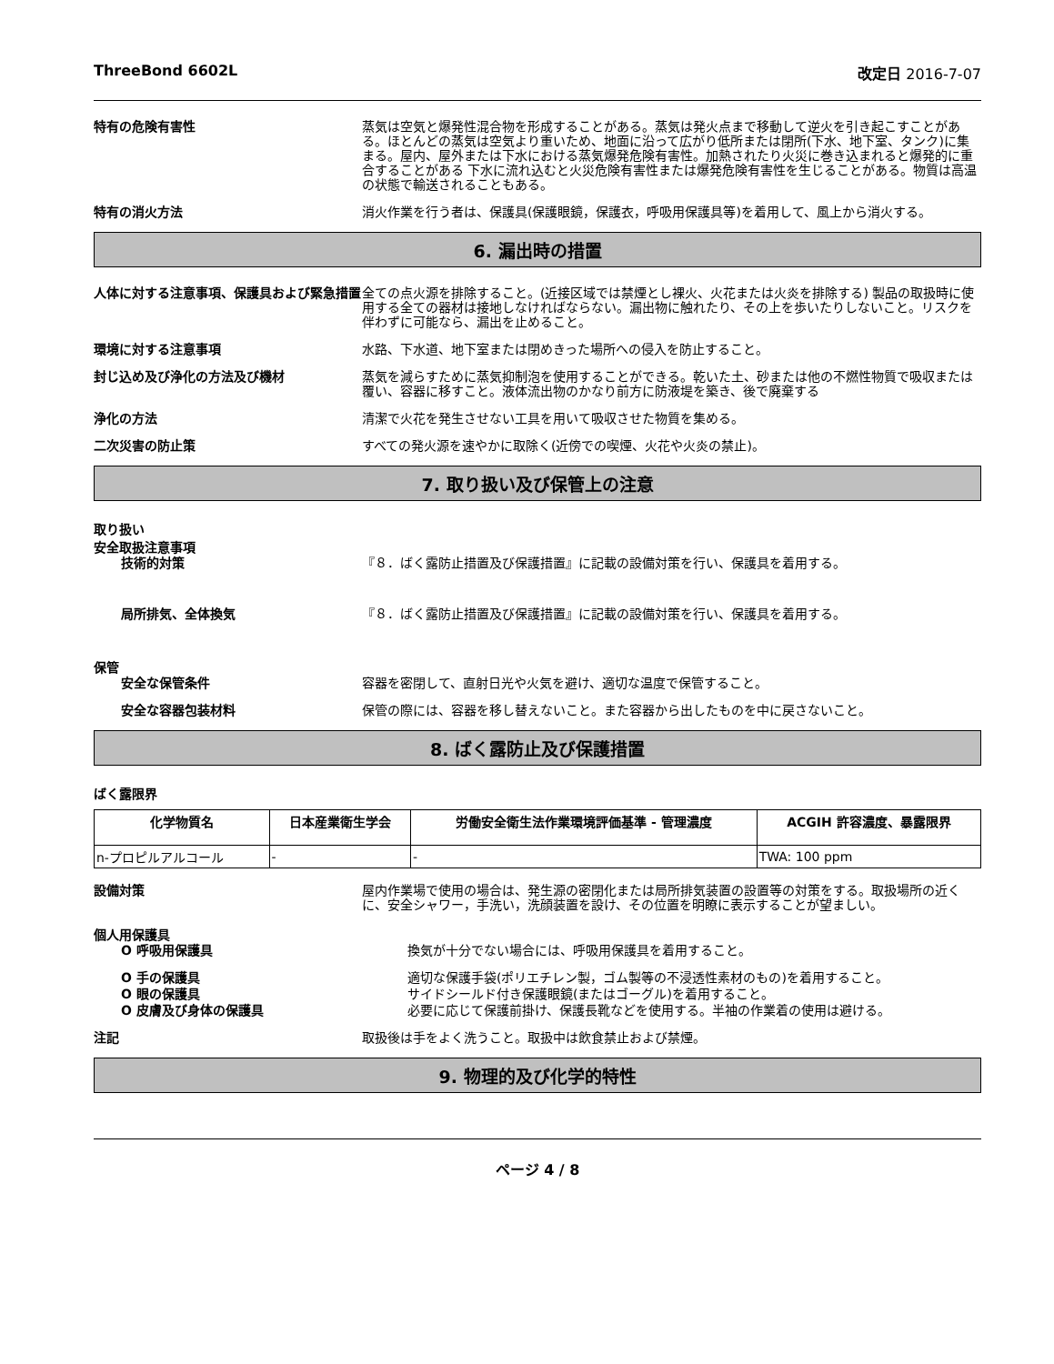ThreeBond 6602L 改定日 2016-7-07
特有の危険有害性 蒸気は空気と爆発性混合物を形成することがある。蒸気は発火点まで移動して逆火を引き起こすことがある。ほとんどの蒸気は空気より重いため、地面に沿って広がり低所または閉所(下水、地下室、タンク)に集まる。屋内、屋外または下水における蒸気爆発危険有害性。加熱されたり火災に巻き込まれると爆発的に重合することがある 下水に流れ込むと火災危険有害性または爆発危険有害性を生じることがある。物質は高温の状態で輸送されることもある。
特有の消火方法 消火作業を行う者は、保護具(保護眼鏡，保護衣，呼吸用保護具等)を着用して、風上から消火する。
6. 漏出時の措置
人体に対する注意事項、保護具および緊急措置 全ての点火源を排除すること。(近接区域では禁煙とし裸火、火花または火炎を排除する) 製品の取扱時に使用する全ての器材は接地しなければならない。漏出物に触れたり、その上を歩いたりしないこと。リスクを伴わずに可能なら、漏出を止めること。
環境に対する注意事項 水路、下水道、地下室または閉めきった場所への侵入を防止すること。
封じ込め及び浄化の方法及び機材 蒸気を減らすために蒸気抑制泡を使用することができる。乾いた土、砂または他の不燃性物質で吸収または覆い、容器に移すこと。液体流出物のかなり前方に防液堤を築き、後で廃棄する
浄化の方法 清潔で火花を発生させない工具を用いて吸収させた物質を集める。
二次災害の防止策 すべての発火源を速やかに取除く(近傍での喫煙、火花や火炎の禁止)。
7. 取り扱い及び保管上の注意
取り扱い
安全取扱注意事項
技術的対策 『８．ばく露防止措置及び保護措置』に記載の設備対策を行い、保護具を着用する。
局所排気、全体換気 『８．ばく露防止措置及び保護措置』に記載の設備対策を行い、保護具を着用する。
保管
安全な保管条件 容器を密閉して、直射日光や火気を避け、適切な温度で保管すること。
安全な容器包装材料 保管の際には、容器を移し替えないこと。また容器から出したものを中に戻さないこと。
8. ばく露防止及び保護措置
ばく露限界
| 化学物質名 | 日本産業衛生学会 | 労働安全衛生法作業環境評価基準 - 管理濃度 | ACGIH 許容濃度、暴露限界 |
| --- | --- | --- | --- |
| n-プロピルアルコール | - | - | TWA: 100 ppm |
設備対策 屋内作業場で使用の場合は、発生源の密閉化または局所排気装置の設置等の対策をする。取扱場所の近くに、安全シャワー，手洗い，洗顔装置を設け、その位置を明瞭に表示することが望ましい。
個人用保護具
O 呼吸用保護具 換気が十分でない場合には、呼吸用保護具を着用すること。
O 手の保護具 適切な保護手袋(ポリエチレン製，ゴム製等の不浸透性素材のもの)を着用すること。
O 眼の保護具 サイドシールド付き保護眼鏡(またはゴーグル)を着用すること。
O 皮膚及び身体の保護具 必要に応じて保護前掛け、保護長靴などを使用する。半袖の作業着の使用は避ける。
注記 取扱後は手をよく洗うこと。取扱中は飲食禁止および禁煙。
9. 物理的及び化学的特性
ページ 4 / 8